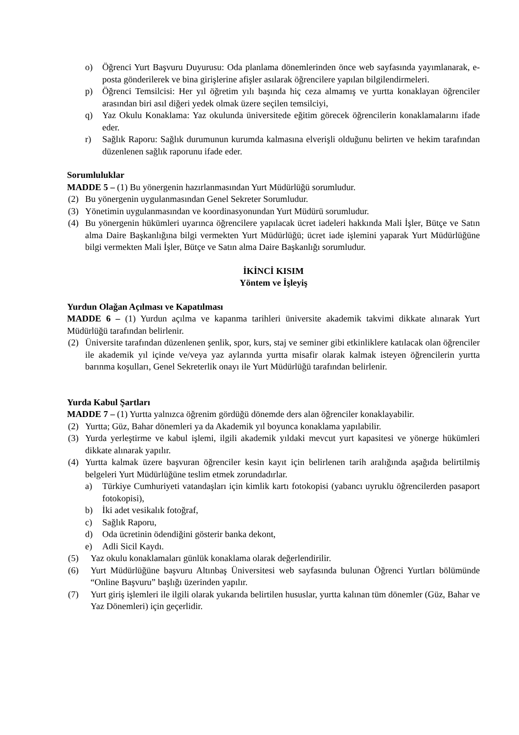o) Öğrenci Yurt Başvuru Duyurusu: Oda planlama dönemlerinden önce web sayfasında yayımlanarak, e- posta gönderilerek ve bina girişlerine afişler asılarak öğrencilere yapılan bilgilendirmeleri.
p) Öğrenci Temsilcisi: Her yıl öğretim yılı başında hiç ceza almamış ve yurtta konaklayan öğrenciler arasından biri asıl diğeri yedek olmak üzere seçilen temsilciyi,
q) Yaz Okulu Konaklama: Yaz okulunda üniversitede eğitim görecek öğrencilerin konaklamalarını ifade eder.
r) Sağlık Raporu: Sağlık durumunun kurumda kalmasına elverişli olduğunu belirten ve hekim tarafından düzenlenen sağlık raporunu ifade eder.
Sorumluluklar
MADDE 5 – (1) Bu yönergenin hazırlanmasından Yurt Müdürlüğü sorumludur.
(2) Bu yönergenin uygulanmasından Genel Sekreter Sorumludur.
(3) Yönetimin uygulanmasından ve koordinasyonundan Yurt Müdürü sorumludur.
(4) Bu yönergenin hükümleri uyarınca öğrencilere yapılacak ücret iadeleri hakkında Mali İşler, Bütçe ve Satın alma Daire Başkanlığına bilgi vermekten Yurt Müdürlüğü; ücret iade işlemini yaparak Yurt Müdürlüğüne bilgi vermekten Mali İşler, Bütçe ve Satın alma Daire Başkanlığı sorumludur.
İKİNCİ KISIM
Yöntem ve İşleyiş
Yurdun Olağan Açılması ve Kapatılması
MADDE 6 – (1) Yurdun açılma ve kapanma tarihleri üniversite akademik takvimi dikkate alınarak Yurt Müdürlüğü tarafından belirlenir.
(2) Üniversite tarafından düzenlenen şenlik, spor, kurs, staj ve seminer gibi etkinliklere katılacak olan öğrenciler ile akademik yıl içinde ve/veya yaz aylarında yurtta misafir olarak kalmak isteyen öğrencilerin yurtta barınma koşulları, Genel Sekreterlik onayı ile Yurt Müdürlüğü tarafından belirlenir.
Yurda Kabul Şartları
MADDE 7 – (1) Yurtta yalnızca öğrenim gördüğü dönemde ders alan öğrenciler konaklayabilir.
(2) Yurtta; Güz, Bahar dönemleri ya da Akademik yıl boyunca konaklama yapılabilir.
(3) Yurda yerleştirme ve kabul işlemi, ilgili akademik yıldaki mevcut yurt kapasitesi ve yönerge hükümleri dikkate alınarak yapılır.
(4) Yurtta kalmak üzere başvuran öğrenciler kesin kayıt için belirlenen tarih aralığında aşağıda belirtilmiş belgeleri Yurt Müdürlüğüne teslim etmek zorundadırlar.
a) Türkiye Cumhuriyeti vatandaşları için kimlik kartı fotokopisi (yabancı uyruklu öğrencilerden pasaport fotokopisi),
b) İki adet vesikalık fotoğraf,
c) Sağlık Raporu,
d) Oda ücretinin ödendiğini gösterir banka dekont,
e) Adli Sicil Kaydı.
(5) Yaz okulu konaklamaları günlük konaklama olarak değerlendirilir.
(6) Yurt Müdürlüğüne başvuru Altınbaş Üniversitesi web sayfasında bulunan Öğrenci Yurtları bölümünde “Online Başvuru” başlığı üzerinden yapılır.
(7) Yurt giriş işlemleri ile ilgili olarak yukarıda belirtilen hususlar, yurtta kalınan tüm dönemler (Güz, Bahar ve Yaz Dönemleri) için geçerlidir.